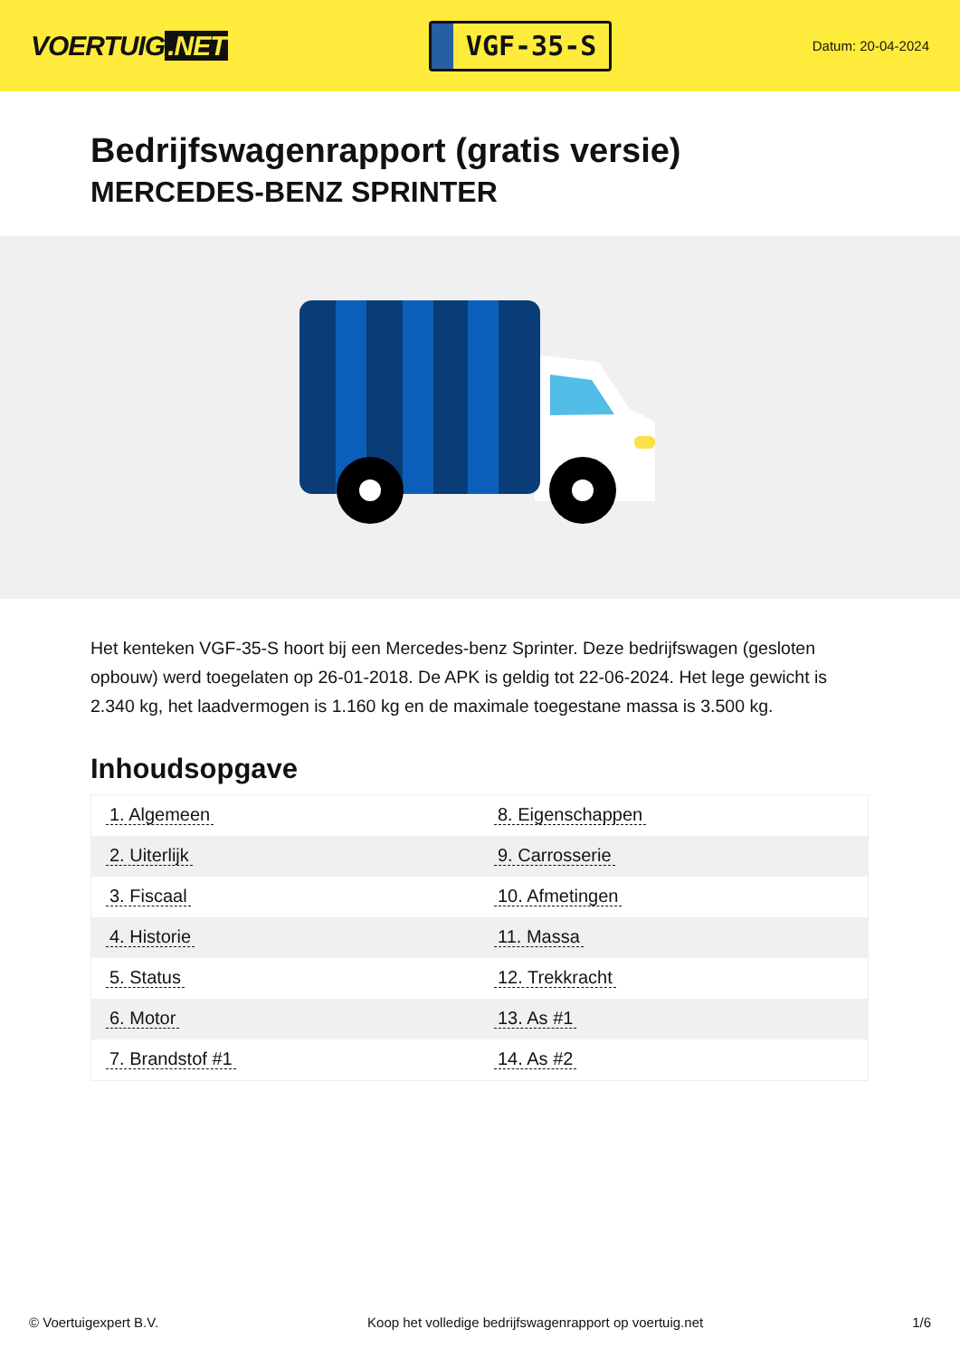VOERTUIG.NET
VGF-35-S
Datum: 20-04-2024
Bedrijfswagenrapport (gratis versie)
MERCEDES-BENZ SPRINTER
Het kenteken VGF-35-S hoort bij een Mercedes-benz Sprinter. Deze bedrijfswagen (gesloten opbouw) werd toegelaten op 26-01-2018. De APK is geldig tot 22-06-2024. Het lege gewicht is 2.340 kg, het laadvermogen is 1.160 kg en de maximale toegestane massa is 3.500 kg.
Inhoudsopgave
| 1. Algemeen | 8. Eigenschappen |
| 2. Uiterlijk | 9. Carrosserie |
| 3. Fiscaal | 10. Afmetingen |
| 4. Historie | 11. Massa |
| 5. Status | 12. Trekkracht |
| 6. Motor | 13. As #1 |
| 7. Brandstof #1 | 14. As #2 |
© Voertuigexpert B.V. Koop het volledige bedrijfswagenrapport op voertuig.net 1/6